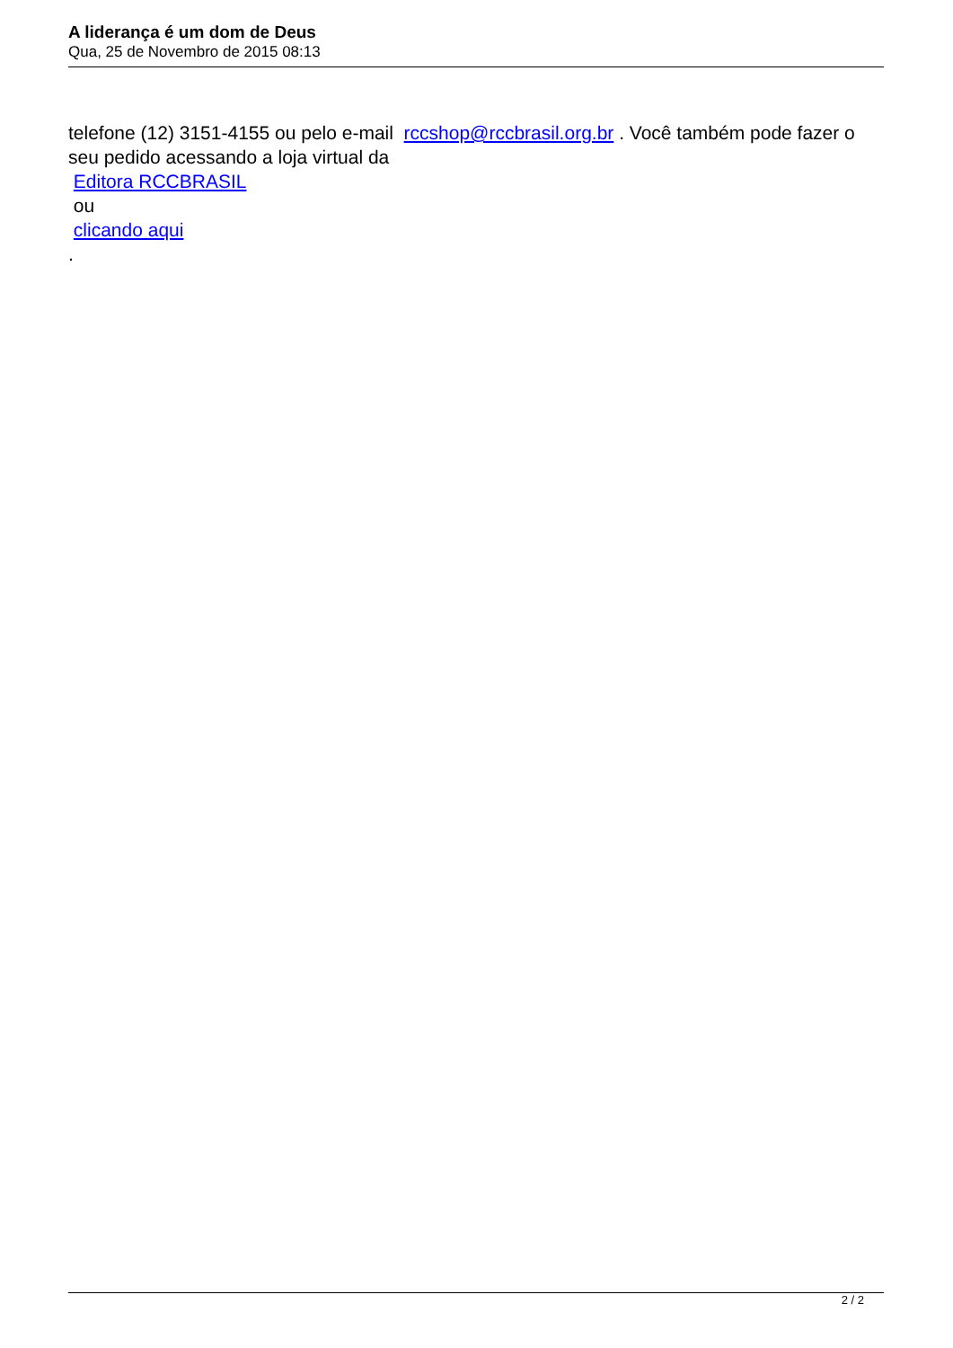A liderança é um dom de Deus
Qua, 25 de Novembro de 2015 08:13
telefone (12) 3151-4155 ou pelo e-mail rccshop@rccbrasil.org.br . Você também pode fazer o seu pedido acessando a loja virtual da
Editora RCCBRASIL
ou
clicando aqui
.
2 / 2